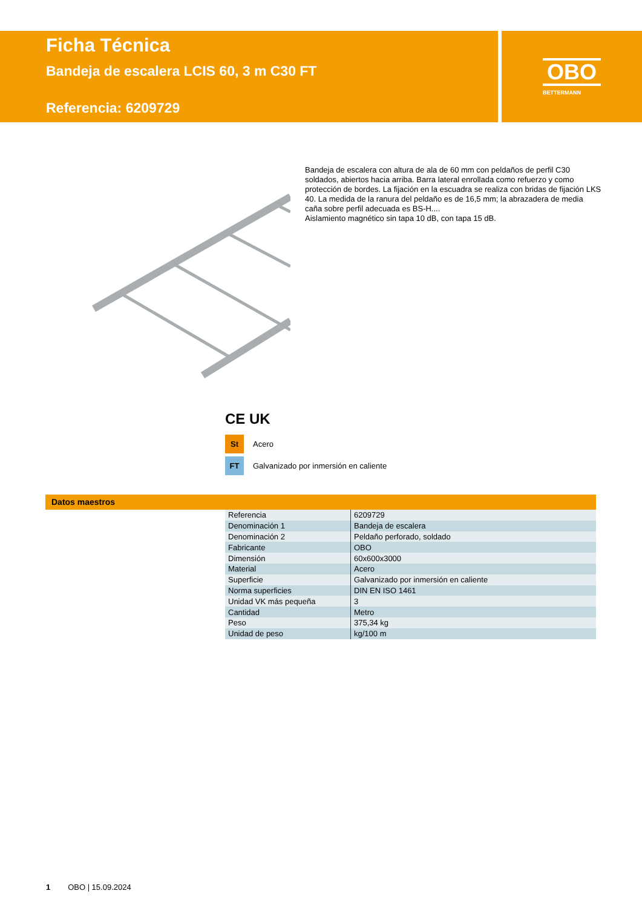Ficha Técnica
Bandeja de escalera LCIS 60, 3 m C30 FT
Referencia: 6209729
OBO
BETTERMANN
Bandeja de escalera con altura de ala de 60 mm con peldaños de perfil C30 soldados, abiertos hacia arriba. Barra lateral enrollada como refuerzo y como protección de bordes. La fijación en la escuadra se realiza con bridas de fijación LKS 40. La medida de la ranura del peldaño es de 16,5 mm; la abrazadera de media caña sobre perfil adecuada es BS-H....
Aislamiento magnético sin tapa 10 dB, con tapa 15 dB.
CE UK
St
Acero
FT
Galvanizado por inmersión en caliente
Datos maestros
| Referencia | 6209729 |
| Denominación 1 | Bandeja de escalera |
| Denominación 2 | Peldaño perforado, soldado |
| Fabricante | OBO |
| Dimensión | 60x600x3000 |
| Material | Acero |
| Superficie | Galvanizado por inmersión en caliente |
| Norma superficies | DIN EN ISO 1461 |
| Unidad VK más pequeña | 3 |
| Cantidad | Metro |
| Peso | 375,34 kg |
| Unidad de peso | kg/100 m |
1 OBO | 15.09.2024